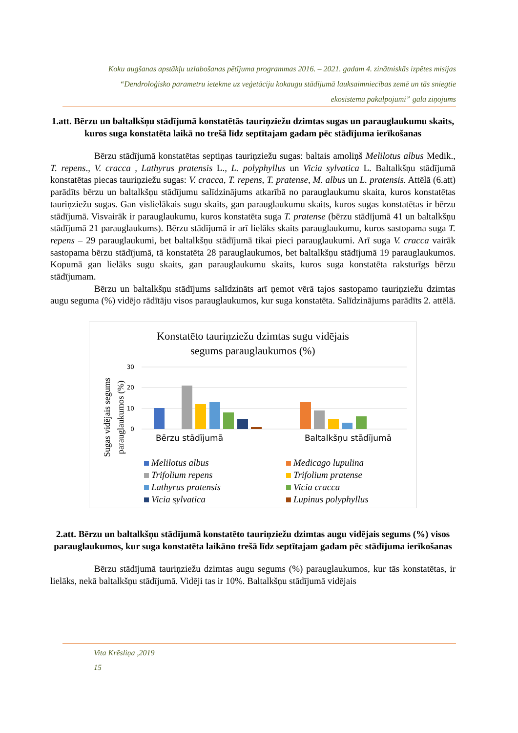Koku augšanas apstākļu uzlabošanas pētījuma programmas 2016. – 2021. gadam 4. zinātniskās izpētes misijas
“Dendroloģisko parametru ietekme uz veģetāciju kokaugu stādījumā lauksaimniecības zemē un tās sniegtie
ekosistēmu pakalpojumi” gala ziņojums
1.att. Bērzu un baltalkšņu stādījumā konstatētās tauriņziežu dzimtas sugas un parauglaukumu skaits, kuros suga konstatēta laikā no trešā līdz septītajam gadam pēc stādījuma ierīkošanas
Bērzu stādījumā konstatētas septiņas tauriņziežu sugas: baltais amoliņš Melilotus albus Medik., T. repens., V. cracca , Lathyrus pratensis L., L. polyphyllus un Vicia sylvatica L. Baltalkšņu stādījumā konstatētas piecas tauriņziežu sugas: V. cracca, T. repens, T. pratense, M. albus un L. pratensis. Attēlā (6.att) parādīts bērzu un baltalkšņu stādījumu salīdzinājums atkarībā no parauglaukumu skaita, kuros konstatētas tauriņziežu sugas. Gan vislielākais sugu skaits, gan parauglaukumu skaits, kuros sugas konstatētas ir bērzu stādījumā. Visvairāk ir parauglaukumu, kuros konstatēta suga T. pratense (bērzu stādījumā 41 un baltalkšņu stādījumā 21 parauglaukums). Bērzu stādījumā ir arī lielāks skaits parauglaukumu, kuros sastopama suga T. repens – 29 parauglaukumi, bet baltalkšņu stādījumā tikai pieci parauglaukumi. Arī suga V. cracca vairāk sastopama bērzu stādījumā, tā konstatēta 28 parauglaukumos, bet baltalkšņu stādījumā 19 parauglaukumos. Kopumā gan lielāks sugu skaits, gan parauglaukumu skaits, kuros suga konstatēta raksturīgs bērzu stādījumam.
Bērzu un baltalkšņu stādījums salīdzināts arī ņemot vērā tajos sastopamo tauriņziežu dzimtas augu seguma (%) vidējo rādītāju visos parauglaukumos, kur suga konstatēta. Salīdzinājums parādīts 2. attēlā.
Konstatēto tauriņziežu dzimtas sugu vidējais
segums parauglaukumos (%)
30
20
10
0
Sugas vidējais segums
parauglaukumos (%)
Bērzu stādījumā
Baltalkšņu stādījumā
Melilotus albus
Medicago lupulina
Trifolium repens
Trifolium pratense
Lathyrus pratensis
Vicia cracca
Vicia sylvatica
Lupinus polyphyllus
2.att. Bērzu un baltalkšņu stādījumā konstatēto tauriņziežu dzimtas augu vidējais segums (%) visos parauglaukumos, kur suga konstatēta laikāno trešā līdz septītajam gadam pēc stādījuma ierīkošanas
Bērzu stādījumā tauriņziežu dzimtas augu segums (%) parauglaukumos, kur tās konstatētas, ir lielāks, nekā baltalkšņu stādījumā. Vidēji tas ir 10%. Baltalkšņu stādījumā vidējais
Vita Krēsliņa ,2019
15